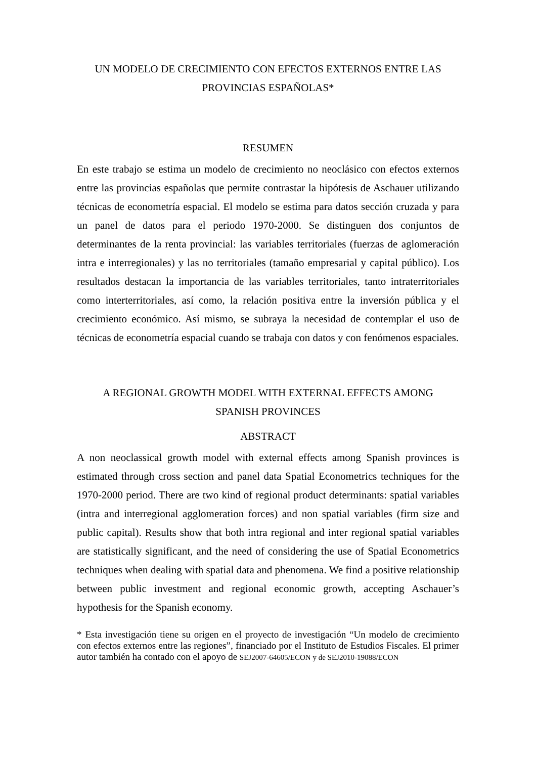UN MODELO DE CRECIMIENTO CON EFECTOS EXTERNOS ENTRE LAS
PROVINCIAS ESPAÑOLAS*
RESUMEN
En este trabajo se estima un modelo de crecimiento no neoclásico con efectos externos entre las provincias españolas que permite contrastar la hipótesis de Aschauer utilizando técnicas de econometría espacial. El modelo se estima para datos sección cruzada y para un panel de datos para el periodo 1970-2000. Se distinguen dos conjuntos de determinantes de la renta provincial: las variables territoriales (fuerzas de aglomeración intra e interregionales) y las no territoriales (tamaño empresarial y capital público). Los resultados destacan la importancia de las variables territoriales, tanto intraterritoriales como interterritoriales, así como, la relación positiva entre la inversión pública y el crecimiento económico. Así mismo, se subraya la necesidad de contemplar el uso de técnicas de econometría espacial cuando se trabaja con datos y con fenómenos espaciales.
A REGIONAL GROWTH MODEL WITH EXTERNAL EFFECTS AMONG
SPANISH PROVINCES
ABSTRACT
A non neoclassical growth model with external effects among Spanish provinces is estimated through cross section and panel data Spatial Econometrics techniques for the 1970-2000 period. There are two kind of regional product determinants: spatial variables (intra and interregional agglomeration forces) and non spatial variables (firm size and public capital). Results show that both intra regional and inter regional spatial variables are statistically significant, and the need of considering the use of Spatial Econometrics techniques when dealing with spatial data and phenomena. We find a positive relationship between public investment and regional economic growth, accepting Aschauer’s hypothesis for the Spanish economy.
* Esta investigación tiene su origen en el proyecto de investigación “Un modelo de crecimiento con efectos externos entre las regiones”, financiado por el Instituto de Estudios Fiscales. El primer autor también ha contado con el apoyo de SEJ2007-64605/ECON y de SEJ2010-19088/ECON